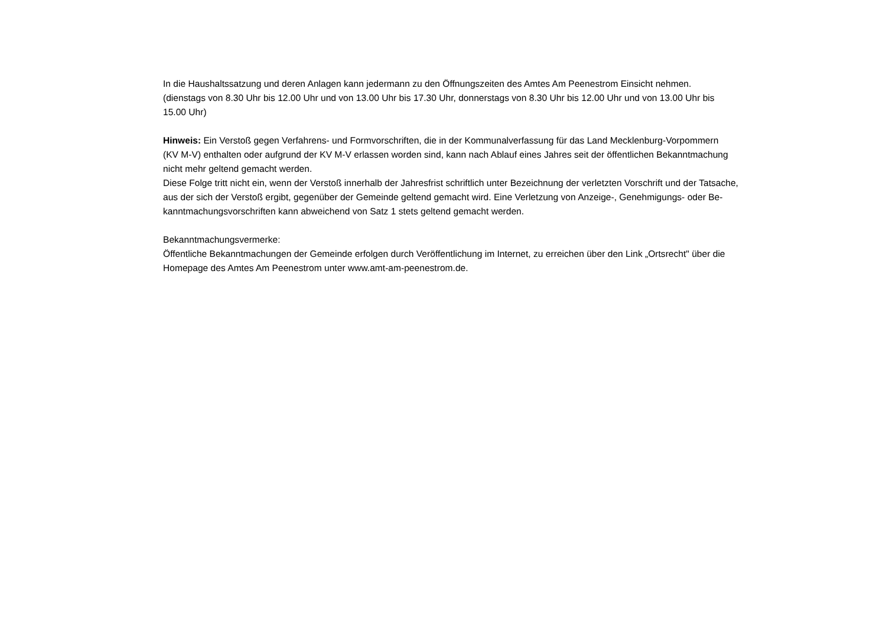In die Haushaltssatzung und deren Anlagen kann jedermann zu den Öffnungszeiten des Amtes Am Peenestrom Einsicht nehmen.
(dienstags von 8.30 Uhr bis 12.00 Uhr und von 13.00 Uhr bis 17.30 Uhr, donnerstags von 8.30 Uhr bis 12.00 Uhr und von 13.00 Uhr bis
15.00 Uhr)
Hinweis: Ein Verstoß gegen Verfahrens- und Formvorschriften, die in der Kommunalverfassung für das Land Mecklenburg-Vorpommern
(KV M-V) enthalten oder aufgrund der KV M-V erlassen worden sind, kann nach Ablauf eines Jahres seit der öffentlichen Bekanntmachung
nicht mehr geltend gemacht werden.
Diese Folge tritt nicht ein, wenn der Verstoß innerhalb der Jahresfrist schriftlich unter Bezeichnung der verletzten Vorschrift und der Tatsache,
aus der sich der Verstoß ergibt, gegenüber der Gemeinde geltend gemacht wird. Eine Verletzung von Anzeige-, Genehmigungs- oder Be-
kanntmachungsvorschriften kann abweichend von Satz 1 stets geltend gemacht werden.
Bekanntmachungsvermerke:
Öffentliche Bekanntmachungen der Gemeinde erfolgen durch Veröffentlichung im Internet, zu erreichen über den Link „Ortsrecht" über die
Homepage des Amtes Am Peenestrom unter www.amt-am-peenestrom.de.